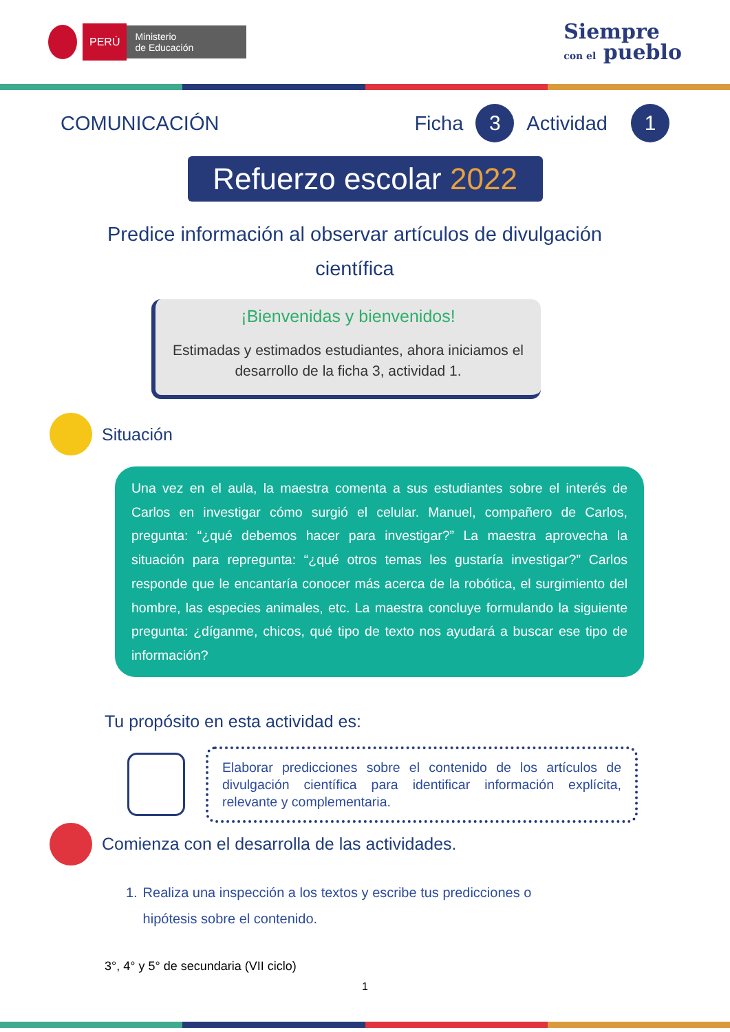PERÚ
Ministerio
de Educación
Siempre
con el pueblo
COMUNICACIÓN Ficha 3 Actividad 1
Refuerzo escolar 2022
Predice información al observar artículos de divulgación científica
¡Bienvenidas y bienvenidos!
Estimadas y estimados estudiantes, ahora iniciamos el desarrollo de la ficha 3, actividad 1.
Situación
Una vez en el aula, la maestra comenta a sus estudiantes sobre el interés de Carlos en investigar cómo surgió el celular. Manuel, compañero de Carlos, pregunta: “¿qué debemos hacer para investigar?” La maestra aprovecha la situación para repregunta: “¿qué otros temas les gustaría investigar?” Carlos responde que le encantaría conocer más acerca de la robótica, el surgimiento del hombre, las especies animales, etc. La maestra concluye formulando la siguiente pregunta: ¿díganme, chicos, qué tipo de texto nos ayudará a buscar ese tipo de información?
Tu propósito en esta actividad es:
Elaborar predicciones sobre el contenido de los artículos de divulgación científica para identificar información explícita, relevante y complementaria.
Comienza con el desarrolla de las actividades.
1. Realiza una inspección a los textos y escribe tus predicciones o hipótesis sobre el contenido.
3°, 4° y 5° de secundaria (VII ciclo)
1